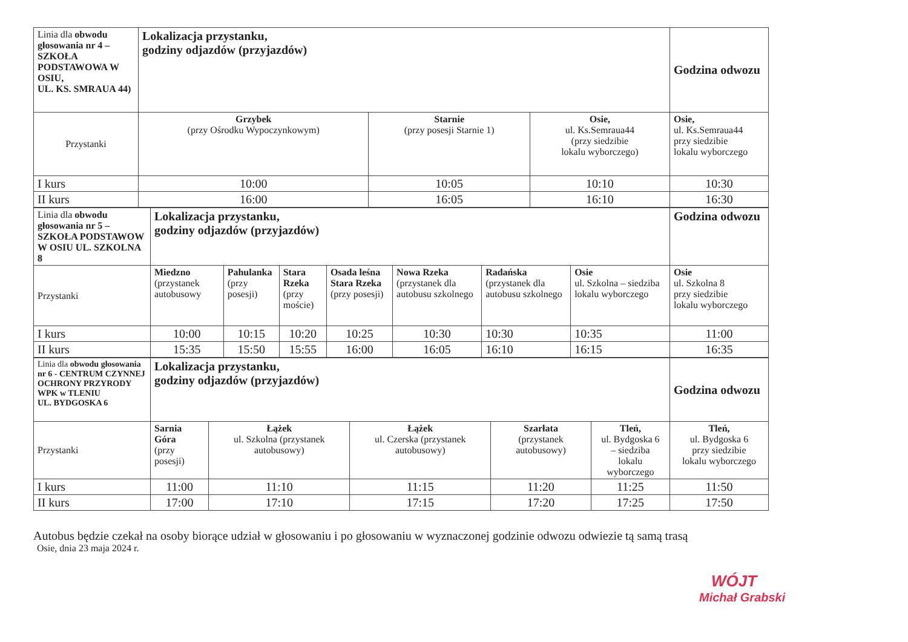| Linia dla obwodu głosowania nr 4 – SZKOŁA PODSTAWOWA W OSIU, UL. KS. SMRAUA 44) | Lokalizacja przystanku, godziny odjazdów (przyjazdów) | | | Godzina odwozu |
| Przystanki | Grzybek (przy Ośrodku Wypoczynkowym) | Starnie (przy posesji Starnie 1) | Osie, ul. Ks.Semraua44 (przy siedzibie lokalu wyborczego) | Osie, ul. Ks.Semraua44 przy siedzibie lokalu wyborczego |
| I kurs | 10:00 | 10:05 | 10:10 | 10:30 |
| II kurs | 16:00 | 16:05 | 16:10 | 16:30 |
| Linia dla obwodu głosowania nr 5 – SZKOŁA PODSTAWOW W OSIU UL. SZKOLNA 8 | Lokalizacja przystanku, godziny odjazdów (przyjazdów) | | | | | | | Godzina odwozu |
| Przystanki | Miedzno (przystanek autobusowy | Pahulanka (przy posesji) | Stara Rzeka (przy moście) | Osada leśna Stara Rzeka (przy posesji) | Nowa Rzeka (przystanek dla autobusu szkolnego | Radańska (przystanek dla autobusu szkolnego | Osie ul. Szkolna – siedziba lokalu wyborczego | Osie ul. Szkolna 8 przy siedzibie lokalu wyborczego |
| I kurs | 10:00 | 10:15 | 10:20 | 10:25 | 10:30 | 10:30 | 10:35 | 11:00 |
| II kurs | 15:35 | 15:50 | 15:55 | 16:00 | 16:05 | 16:10 | 16:15 | 16:35 |
| Linia dla obwodu głosowania nr 6 - CENTRUM CZYNNEJ OCHRONY PRZYRODY WPK w TLENIU UL. BYDGOSKA 6 | Lokalizacja przystanku, godziny odjazdów (przyjazdów) | | | | | Godzina odwozu |
| Przystanki | Sarnia Góra (przy posesji) | Łążek ul. Szkolna (przystanek autobusowy) | Łążek ul. Czerska (przystanek autobusowy) | Szarłata (przystanek autobusowy) | Tleń, ul. Bydgoska 6 – siedziba lokalu wyborczego | Tleń, ul. Bydgoska 6 przy siedzibie lokalu wyborczego |
| I kurs | 11:00 | 11:10 | 11:15 | 11:20 | 11:25 | 11:50 |
| II kurs | 17:00 | 17:10 | 17:15 | 17:20 | 17:25 | 17:50 |
Autobus będzie czekał na osoby biorące udział w głosowaniu i po głosowaniu w wyznaczonej godzinie odwozu odwiezie tą samą trasą
Osie, dnia 23 maja 2024 r.
WÓJT
Michał Grabski